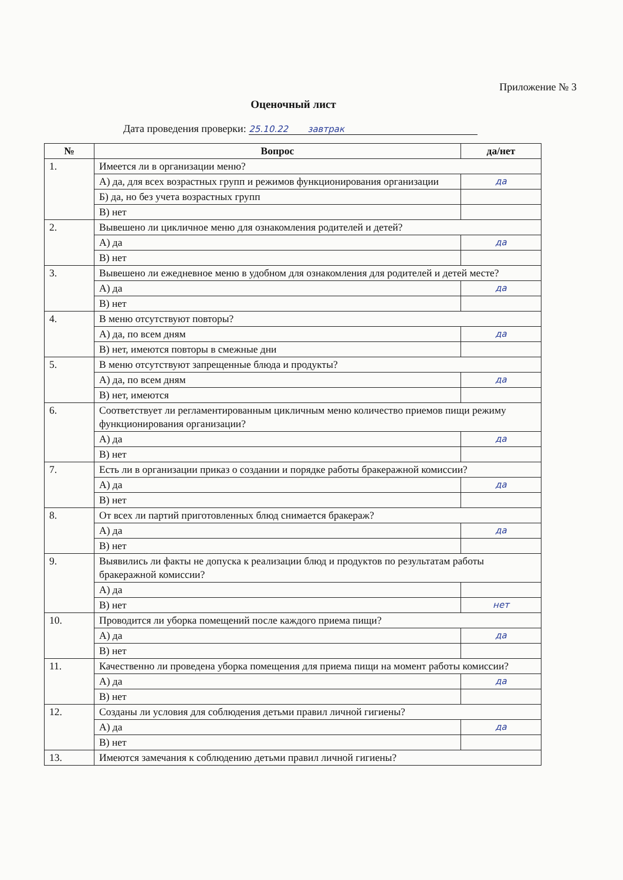Приложение № 3
Оценочный лист
Дата проведения проверки: 25.10.22 завтрак
| № | Вопрос | да/нет |
| --- | --- | --- |
| 1. | Имеется ли в организации меню? | |
| | А) да, для всех возрастных групп и режимов функционирования организации | да |
| | Б) да, но без учета возрастных групп | |
| | В) нет | |
| 2. | Вывешено ли цикличное меню для ознакомления родителей и детей? | |
| | А) да | да |
| | В) нет | |
| 3. | Вывешено ли ежедневное меню в удобном для ознакомления для родителей и детей месте? | |
| | А) да | да |
| | В) нет | |
| 4. | В меню отсутствуют повторы? | |
| | А) да, по всем дням | да |
| | В) нет, имеются повторы в смежные дни | |
| 5. | В меню отсутствуют запрещенные блюда и продукты? | |
| | А) да, по всем дням | да |
| | В) нет, имеются | |
| 6. | Соответствует ли регламентированным цикличным меню количество приемов пищи режиму функционирования организации? | |
| | А) да | да |
| | В) нет | |
| 7. | Есть ли в организации приказ о создании и порядке работы бракеражной комиссии? | |
| | А) да | да |
| | В) нет | |
| 8. | От всех ли партий приготовленных блюд снимается бракераж? | |
| | А) да | да |
| | В) нет | |
| 9. | Выявились ли факты не допуска к реализации блюд и продуктов по результатам работы бракеражной комиссии? | |
| | А) да | |
| | В) нет | нет |
| 10. | Проводится ли уборка помещений после каждого приема пищи? | |
| | А) да | да |
| | В) нет | |
| 11. | Качественно ли проведена уборка помещения для приема пищи на момент работы комиссии? | |
| | А) да | да |
| | В) нет | |
| 12. | Созданы ли условия для соблюдения детьми правил личной гигиены? | |
| | А) да | да |
| | В) нет | |
| 13. | Имеются замечания к соблюдению детьми правил личной гигиены? | |